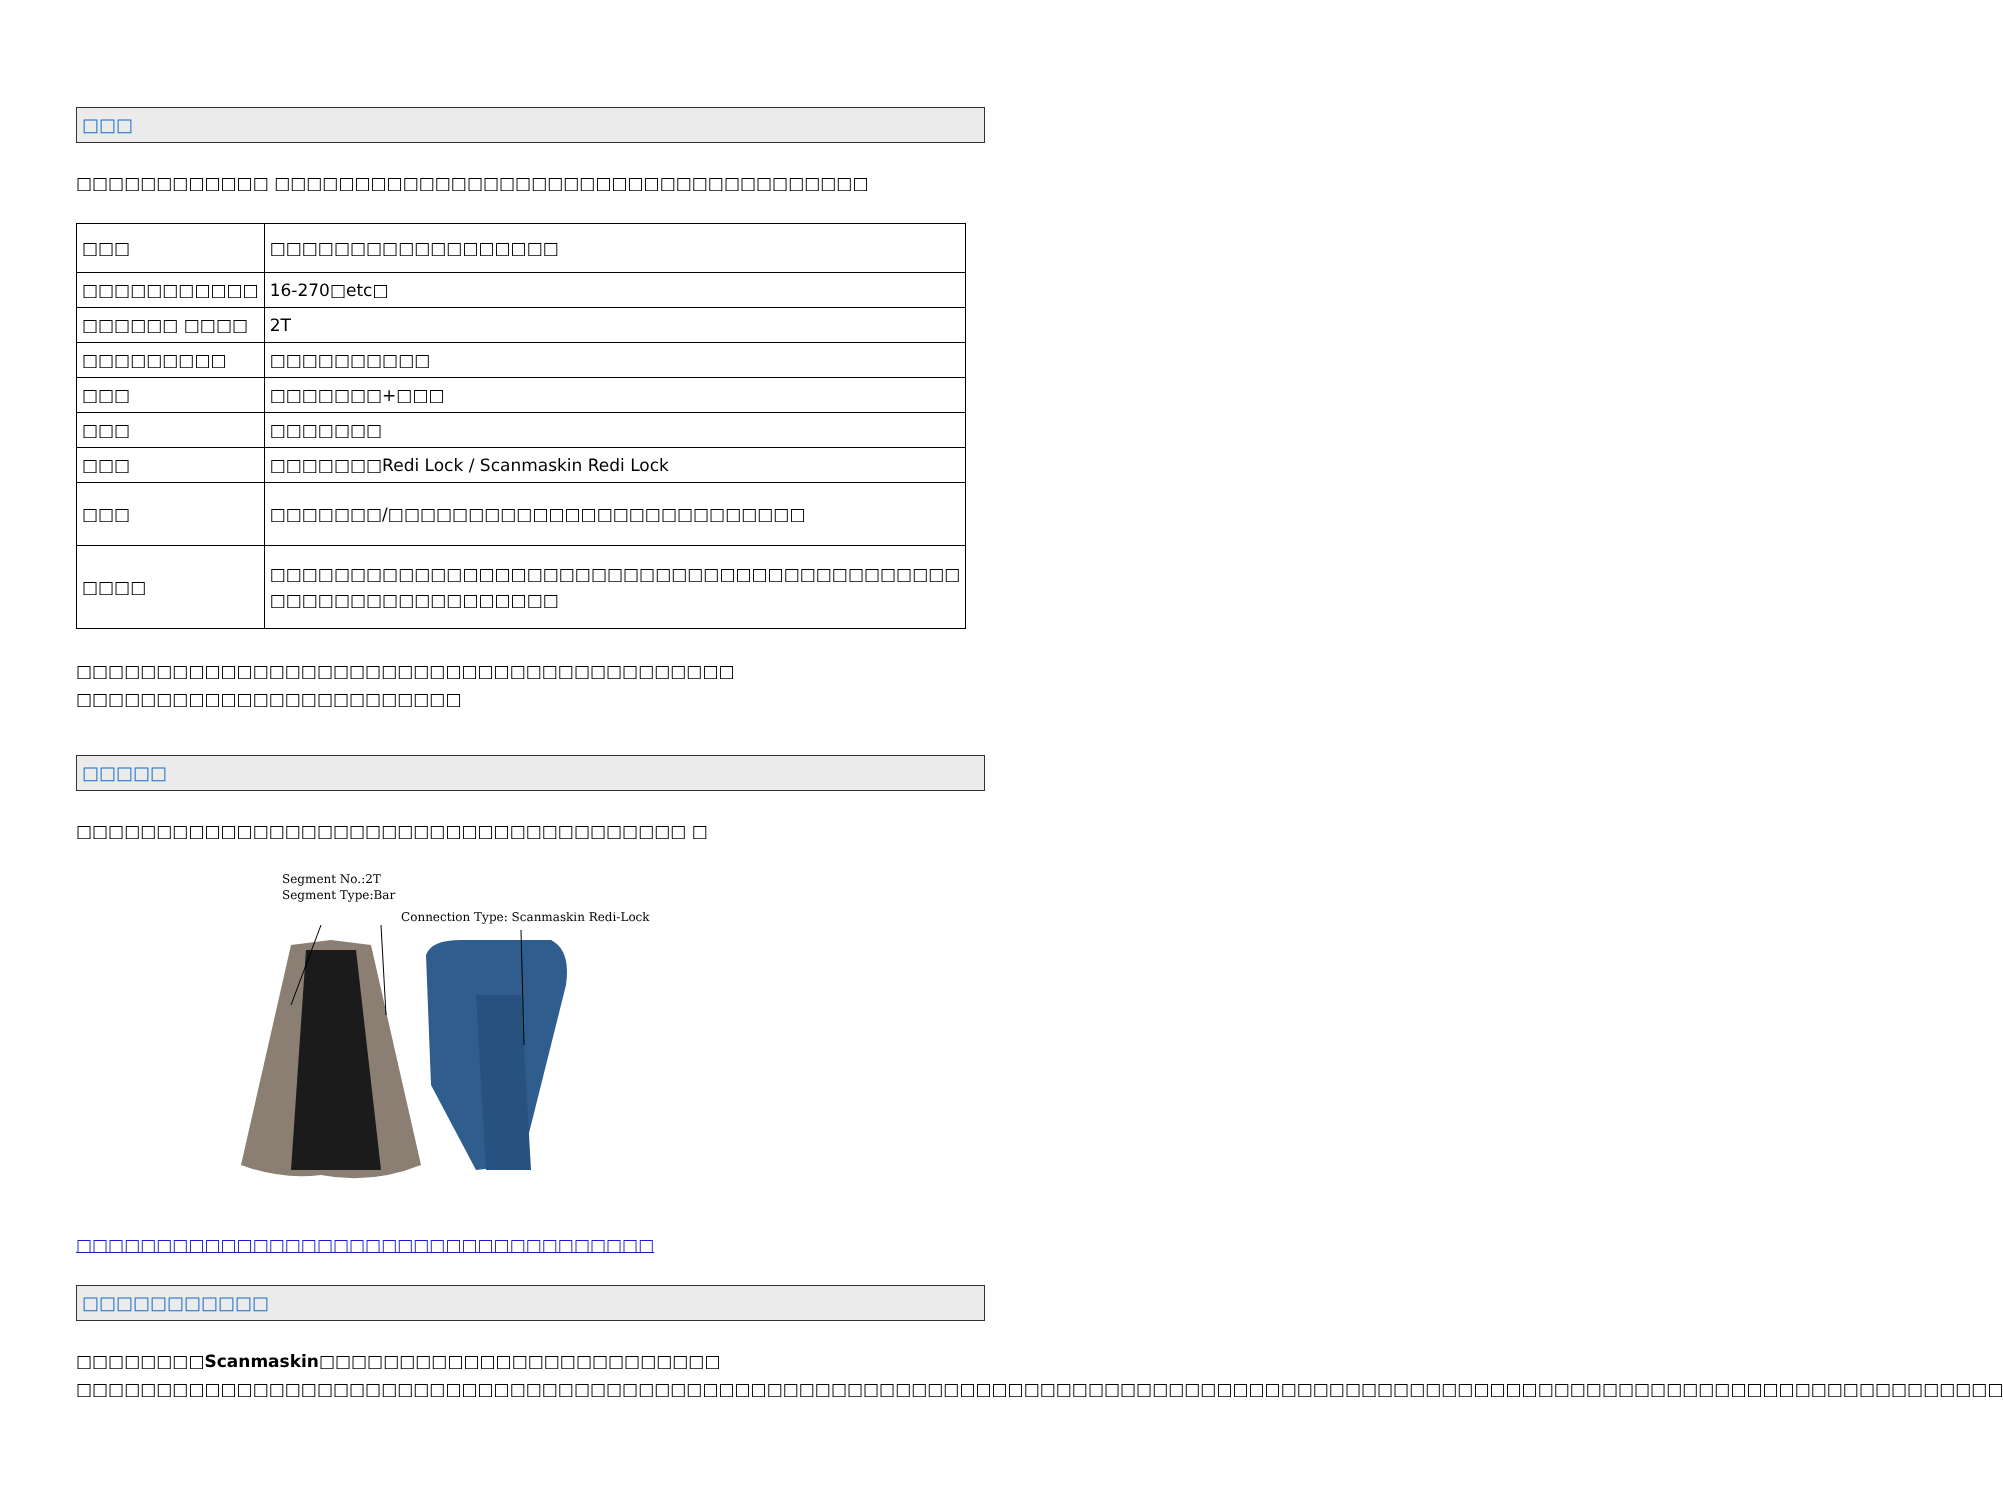□□□
□□□□□□□□□□□□ □□□□□□□□□□□□□□□□□□□□□□□□□□□□□□□□□□□□□
| □□□ | □□□□□□□□□□□□□□□□□□ |
| □□□□□□□□□□□ | 16-270□etc□ |
| □□□□□□ □□□□ | 2T |
| □□□□□□□□□ | □□□□□□□□□□ |
| □□□ | □□□□□□□+□□□ |
| □□□ | □□□□□□□ |
| □□□ | □□□□□□□Redi Lock / Scanmaskin Redi Lock |
| □□□ | □□□□□□□/□□□□□□□□□□□□□□□□□□□□□□□□□□ |
| □□□□ | □□□□□□□□□□□□□□□□□□□□□□□□□□□□□□□□□□□□□□□□□□□ □□□□□□□□□□□□□□□□□□ |
□□□□□□□□□□□□□□□□□□□□□□□□□□□□□□□□□□□□□□□□□ □□□□□□□□□□□□□□□□□□□□□□□□
□□□□□
□□□□□□□□□□□□□□□□□□□□□□□□□□□□□□□□□□□□□□ □
Segment No.:2T
Segment Type:Bar
Connection Type: Scanmaskin Redi-Lock
□□□□□□□□□□□□□□□□□□□□□□□□□□□□□□□□□□□□
□□□□□□□□□□□
□□□□□□□□Scanmaskin□□□□□□□□□□□□□□□□□□□□□□□□□ □□□□□□□□□□□□□□□□□□□□□□□□□□□□□□□□□□□□□□□□□□□□□□□□□□□□□□□□□□□□□□□□□□□□□□□□□□□□□□□□□□□□□□□□□□□□□□□□□□□□□□□□□□□□□□□□□□□□□□□□